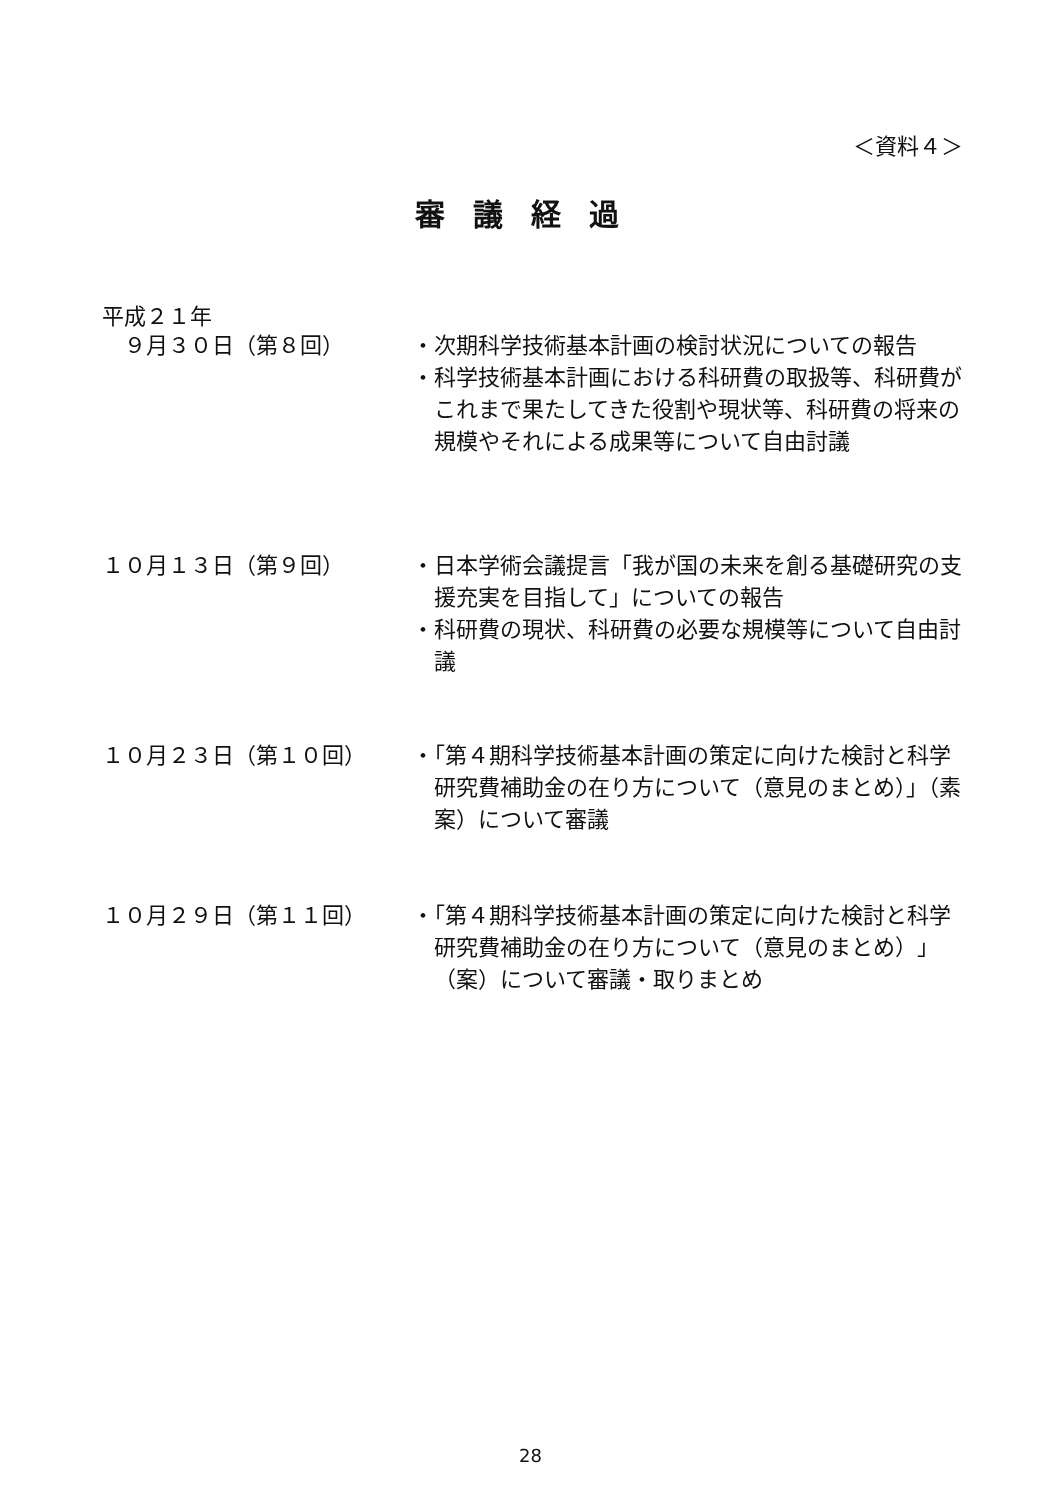＜資料４＞
審議経過
平成２１年
　９月３０日（第８回） ・次期科学技術基本計画の検討状況についての報告
・科学技術基本計画における科研費の取扱等、科研費がこれまで果たしてきた役割や現状等、科研費の将来の規模やそれによる成果等について自由討議
１０月１３日（第９回） ・日本学術会議提言「我が国の未来を創る基礎研究の支援充実を目指して」についての報告
・科研費の現状、科研費の必要な規模等について自由討議
１０月２３日（第１０回） ・「第４期科学技術基本計画の策定に向けた検討と科学研究費補助金の在り方について（意見のまとめ）」（素案）について審議
１０月２９日（第１１回） ・「第４期科学技術基本計画の策定に向けた検討と科学研究費補助金の在り方について（意見のまとめ）」（案）について審議・取りまとめ
28